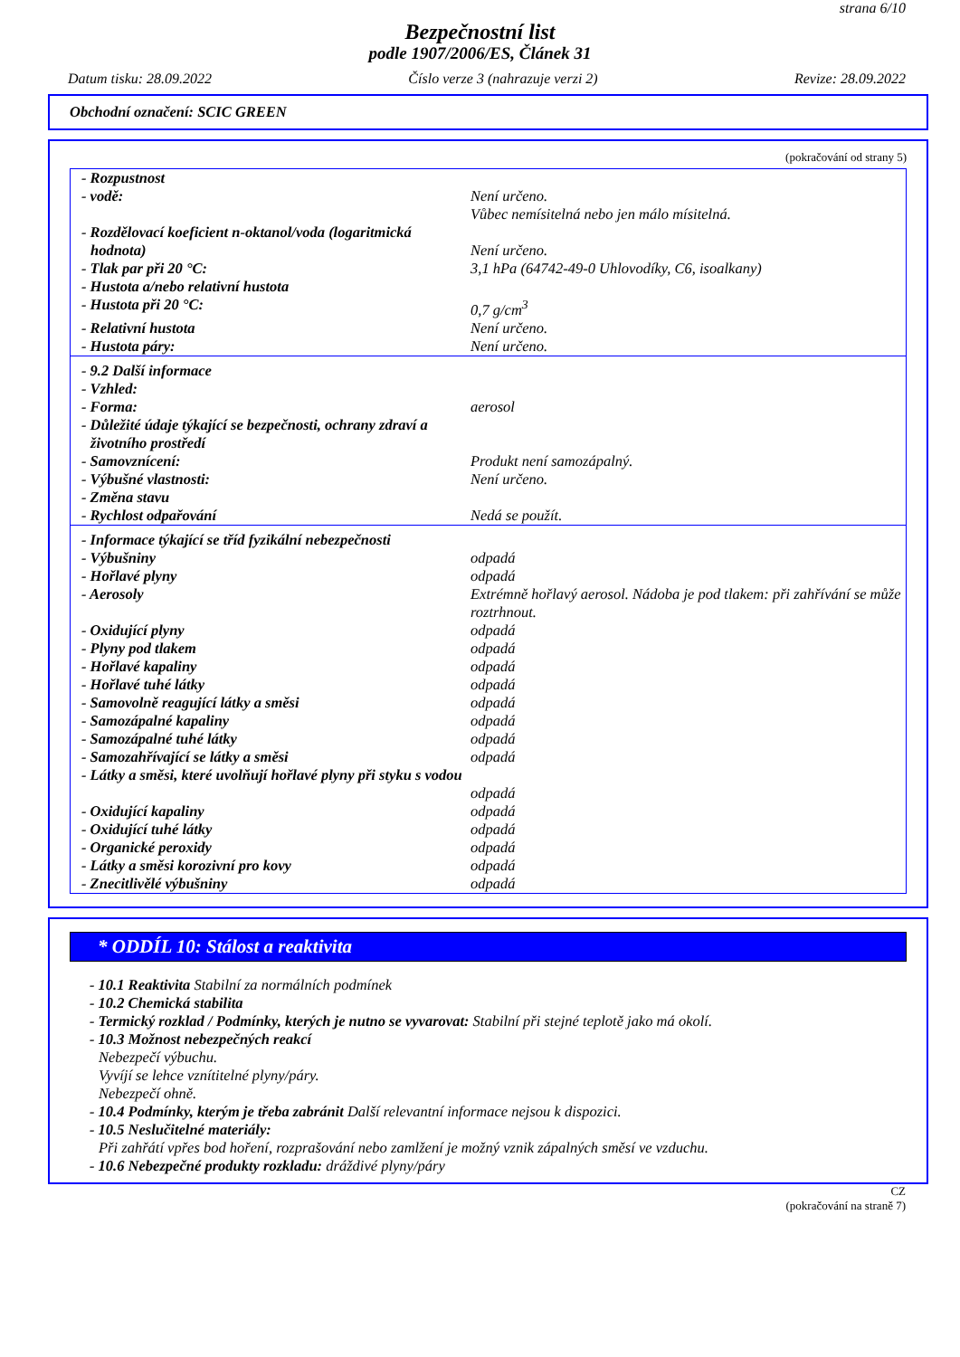strana 6/10
Bezpečnostní list
podle 1907/2006/ES, Článek 31
Datum tisku: 28.09.2022 Číslo verze 3 (nahrazuje verzi 2) Revize: 28.09.2022
Obchodní označení: SCIC GREEN
(pokračování od strany 5)
| - Rozpustnost | |
| - vodě: | Není určeno. Vůbec nemísitelná nebo jen málo mísitelná. |
| - Rozdělovací koeficient n-oktanol/voda (logaritmická hodnota) | Není určeno. |
| - Tlak par při 20 °C: | 3,1 hPa (64742-49-0 Uhlovodíky, C6, isoalkany) |
| - Hustota a/nebo relativní hustota | |
| - Hustota při 20 °C: | 0,7 g/cm<sup>3</sup> |
| - Relativní hustota | Není určeno. |
| - Hustota páry: | Není určeno. |
| - 9.2 Další informace | |
| - Vzhled: | |
| - Forma: | aerosol |
| - Důležité údaje týkající se bezpečnosti, ochrany zdraví a životního prostředí | |
| - Samovznícení: | Produkt není samozápalný. |
| - Výbušné vlastnosti: | Není určeno. |
| - Změna stavu | |
| - Rychlost odpařování | Nedá se použít. |
| - Informace týkající se tříd fyzikální nebezpečnosti | |
| - Výbušniny | odpadá |
| - Hořlavé plyny | odpadá |
| - Aerosoly | Extrémně hořlavý aerosol. Nádoba je pod tlakem: při zahřívání se může roztrhnout. |
| - Oxidující plyny | odpadá |
| - Plyny pod tlakem | odpadá |
| - Hořlavé kapaliny | odpadá |
| - Hořlavé tuhé látky | odpadá |
| - Samovolně reagující látky a směsi | odpadá |
| - Samozápalné kapaliny | odpadá |
| - Samozápalné tuhé látky | odpadá |
| - Samozahřívající se látky a směsi | odpadá |
| - Látky a směsi, které uvolňují hořlavé plyny při styku s vodou | odpadá |
| - Oxidující kapaliny | odpadá |
| - Oxidující tuhé látky | odpadá |
| - Organické peroxidy | odpadá |
| - Látky a směsi korozivní pro kovy | odpadá |
| - Znecitlivělé výbušniny | odpadá |
* ODDÍL 10: Stálost a reaktivita
- 10.1 Reaktivita Stabilní za normálních podmínek
- 10.2 Chemická stabilita
- Termický rozklad / Podmínky, kterých je nutno se vyvarovat: Stabilní při stejné teplotě jako má okolí.
- 10.3 Možnost nebezpečných reakcí
Nebezpečí výbuchu.
Vyvíjí se lehce vznítitelné plyny/páry.
Nebezpečí ohně.
- 10.4 Podmínky, kterým je třeba zabránit Další relevantní informace nejsou k dispozici.
- 10.5 Neslučitelné materiály:
Při zahřátí vpřes bod hoření, rozprašování nebo zamlžení je možný vznik zápalných směsí ve vzduchu.
- 10.6 Nebezpečné produkty rozkladu: dráždivé plyny/páry
CZ
(pokračování na straně 7)